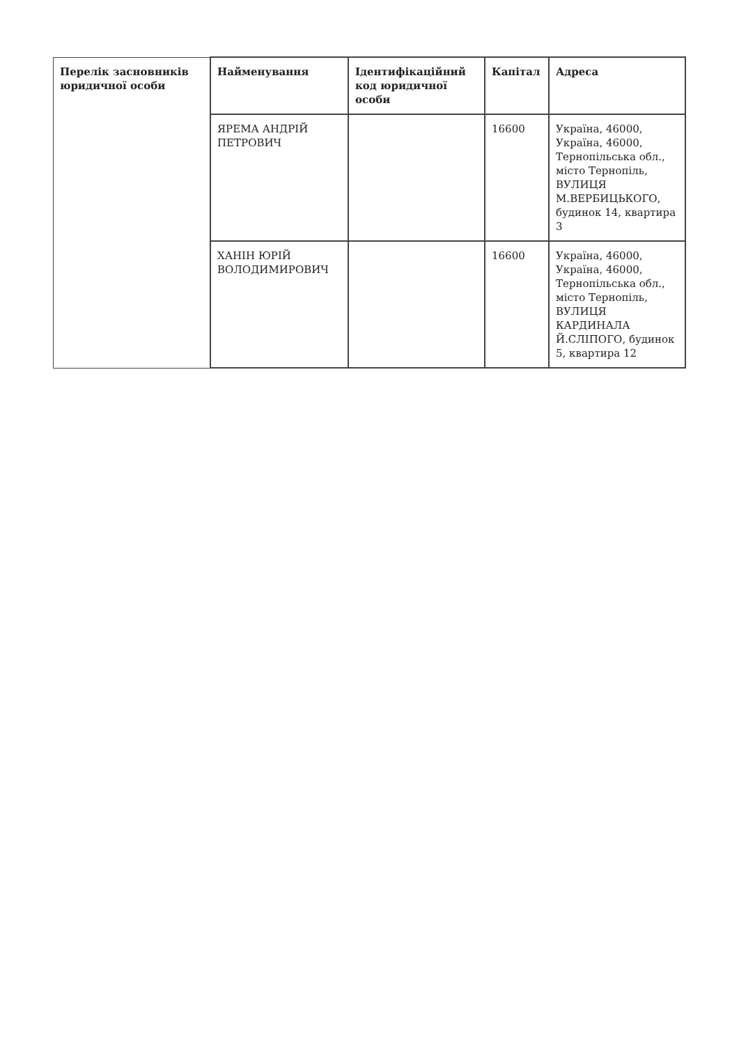| Перелік засновників юридичної особи | Найменування | Ідентифікаційний код юридичної особи | Капітал | Адреса |
| --- | --- | --- | --- | --- |
| | ЯРЕМА АНДРІЙ ПЕТРОВИЧ | | 16600 | Україна, 46000, Україна, 46000, Тернопільська обл., місто Тернопіль, ВУЛИЦЯ М.ВЕРБИЦЬКОГО, будинок 14, квартира 3 |
| | ХАНІН ЮРІЙ ВОЛОДИМИРОВИЧ | | 16600 | Україна, 46000, Україна, 46000, Тернопільська обл., місто Тернопіль, ВУЛИЦЯ КАРДИНАЛА Й.СЛІПОГО, будинок 5, квартира 12 |